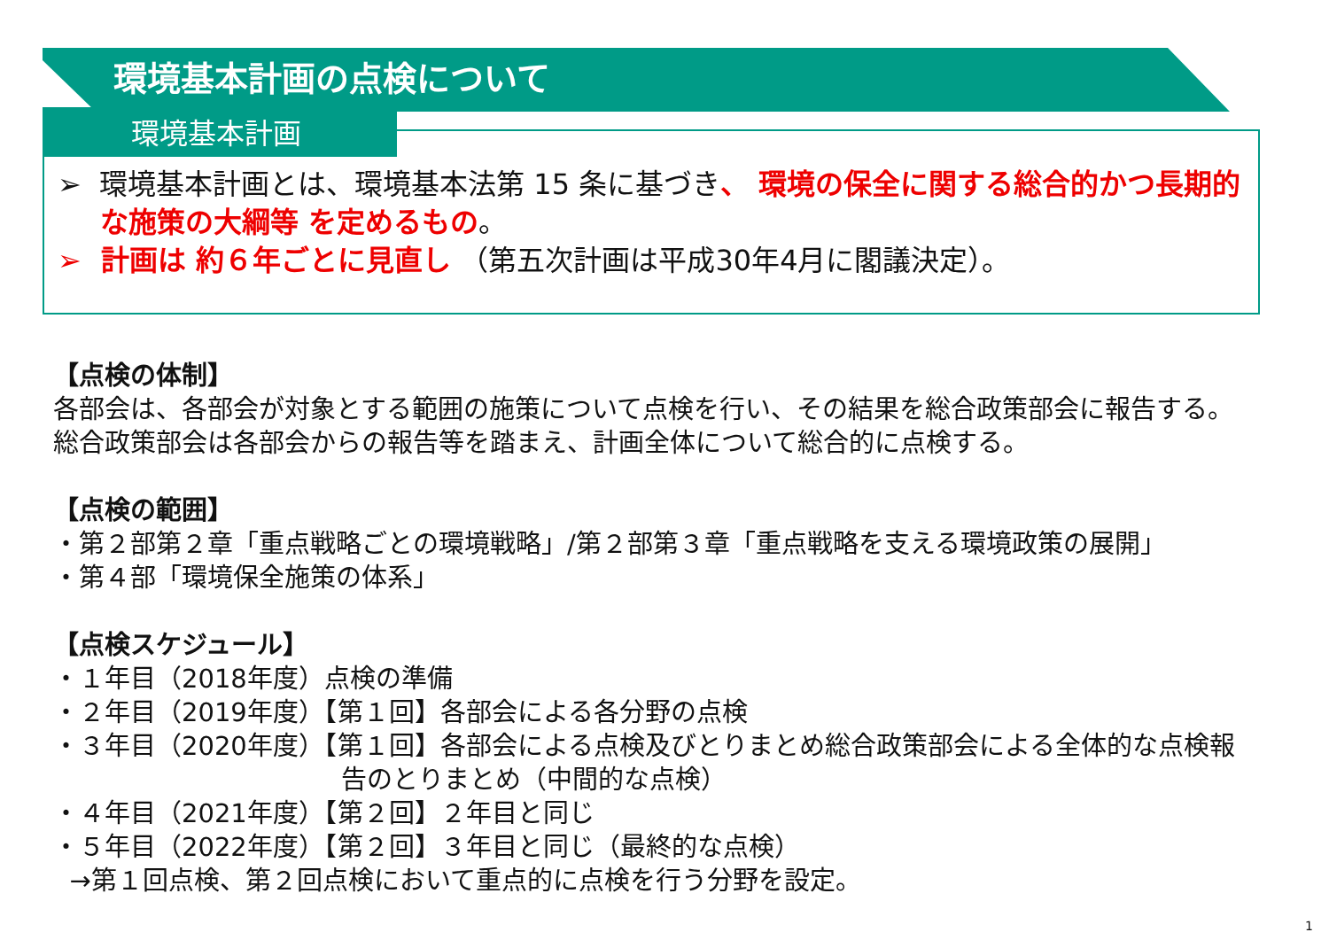環境基本計画の点検について
環境基本計画
➢ 環境基本計画とは、環境基本法第 15 条に基づき、 環境の保全に関する総合的かつ長期的な施策の大綱等 を定めるもの。
➢ 計画は 約６年ごとに見直し （第五次計画は平成30年4月に閣議決定）。
【点検の体制】
各部会は、各部会が対象とする範囲の施策について点検を行い、その結果を総合政策部会に報告する。
総合政策部会は各部会からの報告等を踏まえ、計画全体について総合的に点検する。
【点検の範囲】
・第２部第２章「重点戦略ごとの環境戦略」/第２部第３章「重点戦略を支える環境政策の展開」
・第４部「環境保全施策の体系」
【点検スケジュール】
・１年目（2018年度）点検の準備
・２年目（2019年度）【第１回】各部会による各分野の点検
・３年目（2020年度）【第１回】各部会による点検及びとりまとめ総合政策部会による全体的な点検報
告のとりまとめ（中間的な点検）
・４年目（2021年度）【第２回】２年目と同じ
・５年目（2022年度）【第２回】３年目と同じ（最終的な点検）
→第１回点検、第２回点検において重点的に点検を行う分野を設定。
1